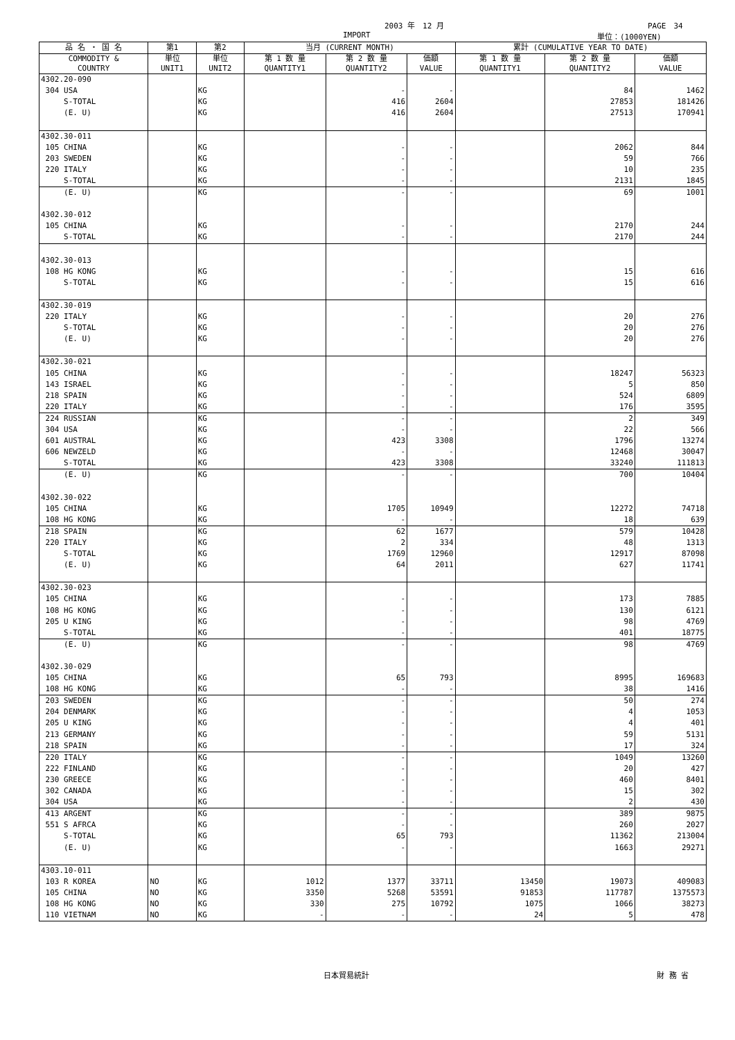2003 年　12 月 PAGE　34
IMPORT 単位：(1000YEN)
| 品 名 ・ 国 名 | 第1 | 第2 | 当月 (CURRENT MONTH) | | | 累計 (CUMULATIVE YEAR TO DATE) | | |
| --- | --- | --- | --- | --- | --- | --- | --- | --- |
| COMMODITY & COUNTRY | 単位 UNIT1 | 単位 UNIT2 | 第 1 数 量 QUANTITY1 | 第 2 数 量 QUANTITY2 | 価額 VALUE | 第 1 数 量 QUANTITY1 | 第 2 数 量 QUANTITY2 | 価額 VALUE |
| 4302.20-090 | | | | | | | | |
| 304 USA | | KG | | - | - | | 84 | 1462 |
| S-TOTAL | | KG | | 416 | 2604 | | 27853 | 181426 |
| (E. U) | | KG | | 416 | 2604 | | 27513 | 170941 |
| 4302.30-011 | | | | | | | | |
| 105 CHINA | | KG | | - | - | | 2062 | 844 |
| 203 SWEDEN | | KG | | - | - | | 59 | 766 |
| 220 ITALY | | KG | | - | - | | 10 | 235 |
| S-TOTAL | | KG | | - | - | | 2131 | 1845 |
| (E. U) | | KG | | - | - | | 69 | 1001 |
| 4302.30-012 | | | | | | | | |
| 105 CHINA | | KG | | - | - | | 2170 | 244 |
| S-TOTAL | | KG | | - | - | | 2170 | 244 |
| 4302.30-013 | | | | | | | | |
| 108 HG KONG | | KG | | - | - | | 15 | 616 |
| S-TOTAL | | KG | | - | - | | 15 | 616 |
| 4302.30-019 | | | | | | | | |
| 220 ITALY | | KG | | - | - | | 20 | 276 |
| S-TOTAL | | KG | | - | - | | 20 | 276 |
| (E. U) | | KG | | - | - | | 20 | 276 |
| 4302.30-021 | | | | | | | | |
| 105 CHINA | | KG | | - | - | | 18247 | 56323 |
| 143 ISRAEL | | KG | | - | - | | 5 | 850 |
| 218 SPAIN | | KG | | - | - | | 524 | 6809 |
| 220 ITALY | | KG | | - | - | | 176 | 3595 |
| 224 RUSSIAN | | KG | | - | - | | 2 | 349 |
| 304 USA | | KG | | - | - | | 22 | 566 |
| 601 AUSTRAL | | KG | | 423 | 3308 | | 1796 | 13274 |
| 606 NEWZELD | | KG | | - | - | | 12468 | 30047 |
| S-TOTAL | | KG | | 423 | 3308 | | 33240 | 111813 |
| (E. U) | | KG | | - | - | | 700 | 10404 |
| 4302.30-022 | | | | | | | | |
| 105 CHINA | | KG | | 1705 | 10949 | | 12272 | 74718 |
| 108 HG KONG | | KG | | - | - | | 18 | 639 |
| 218 SPAIN | | KG | | 62 | 1677 | | 579 | 10428 |
| 220 ITALY | | KG | | 2 | 334 | | 48 | 1313 |
| S-TOTAL | | KG | | 1769 | 12960 | | 12917 | 87098 |
| (E. U) | | KG | | 64 | 2011 | | 627 | 11741 |
| 4302.30-023 | | | | | | | | |
| 105 CHINA | | KG | | - | - | | 173 | 7885 |
| 108 HG KONG | | KG | | - | - | | 130 | 6121 |
| 205 U KING | | KG | | - | - | | 98 | 4769 |
| S-TOTAL | | KG | | - | - | | 401 | 18775 |
| (E. U) | | KG | | - | - | | 98 | 4769 |
| 4302.30-029 | | | | | | | | |
| 105 CHINA | | KG | | 65 | 793 | | 8995 | 169683 |
| 108 HG KONG | | KG | | - | - | | 38 | 1416 |
| 203 SWEDEN | | KG | | - | - | | 50 | 274 |
| 204 DENMARK | | KG | | - | - | | 4 | 1053 |
| 205 U KING | | KG | | - | - | | 4 | 401 |
| 213 GERMANY | | KG | | - | - | | 59 | 5131 |
| 218 SPAIN | | KG | | - | - | | 17 | 324 |
| 220 ITALY | | KG | | - | - | | 1049 | 13260 |
| 222 FINLAND | | KG | | - | - | | 20 | 427 |
| 230 GREECE | | KG | | - | - | | 460 | 8401 |
| 302 CANADA | | KG | | - | - | | 15 | 302 |
| 304 USA | | KG | | - | - | | 2 | 430 |
| 413 ARGENT | | KG | | - | - | | 389 | 9875 |
| 551 S AFRCA | | KG | | - | - | | 260 | 2027 |
| S-TOTAL | | KG | | 65 | 793 | | 11362 | 213004 |
| (E. U) | | KG | | - | - | | 1663 | 29271 |
| 4303.10-011 | | | | | | | | |
| 103 R KOREA | NO | KG | 1012 | 1377 | 33711 | 13450 | 19073 | 409083 |
| 105 CHINA | NO | KG | 3350 | 5268 | 53591 | 91853 | 117787 | 1375573 |
| 108 HG KONG | NO | KG | 330 | 275 | 10792 | 1075 | 1066 | 38273 |
| 110 VIETNAM | NO | KG | - | - | - | 24 | 5 | 478 |
日本貿易統計 財 務 省